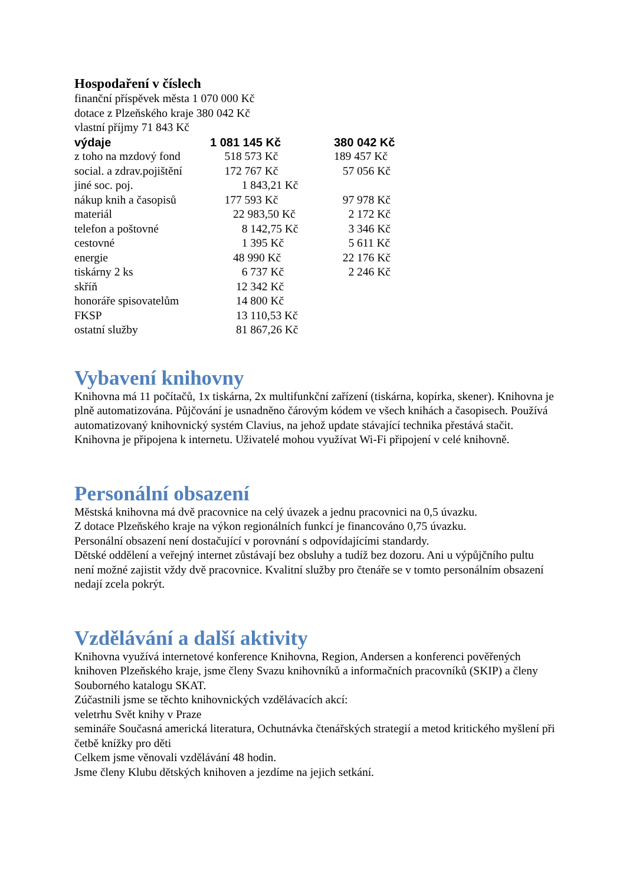Hospodaření v číslech
finanční příspěvek města 1 070 000 Kč
dotace z Plzeňského kraje 380 042 Kč
vlastní příjmy 71 843 Kč
| výdaje | 1 081 145 Kč | 380 042 Kč |
| z toho na mzdový fond | 518 573 Kč | 189 457 Kč |
| social. a zdrav.pojištění | 172 767 Kč | 57 056 Kč |
| jiné soc. poj. | 1 843,21 Kč | |
| nákup knih a časopisů | 177 593 Kč | 97 978 Kč |
| materiál | 22 983,50 Kč | 2 172 Kč |
| telefon a poštovné | 8 142,75 Kč | 3 346 Kč |
| cestovné | 1 395 Kč | 5 611 Kč |
| energie | 48 990 Kč | 22 176 Kč |
| tiskárny 2 ks | 6 737 Kč | 2 246 Kč |
| skříň | 12 342 Kč | |
| honoráře spisovatelům | 14 800 Kč | |
| FKSP | 13 110,53 Kč | |
| ostatní služby | 81 867,26 Kč | |
Vybavení knihovny
Knihovna má 11 počítačů, 1x tiskárna, 2x multifunkční zařízení (tiskárna, kopírka, skener). Knihovna je plně automatizována. Půjčování je usnadněno čárovým kódem ve všech knihách a časopisech. Používá automatizovaný knihovnický systém Clavius, na jehož update stávající technika přestává stačit. Knihovna je připojena k internetu. Uživatelé mohou využívat Wi-Fi připojení v celé knihovně.
Personální obsazení
Městská knihovna má dvě pracovnice na celý úvazek a jednu pracovnici na 0,5 úvazku.
Z dotace Plzeňského kraje na výkon regionálních funkcí je financováno 0,75 úvazku.
Personální obsazení není dostačující v porovnání s odpovídajícími standardy.
Dětské oddělení a veřejný internet zůstávají bez obsluhy a tudíž bez dozoru. Ani u výpůjčního pultu není možné zajistit vždy dvě pracovnice. Kvalitní služby pro čtenáře se v tomto personálním obsazení nedají zcela pokrýt.
Vzdělávání a další aktivity
Knihovna využívá internetové konference Knihovna, Region, Andersen a konferenci pověřených knihoven Plzeňského kraje, jsme členy Svazu knihovníků a informačních pracovníků (SKIP) a členy Souborného katalogu SKAT.
Zúčastnili jsme se těchto knihovnických vzdělávacích akcí:
veletrhu Svět knihy v Praze
semináře Současná americká literatura, Ochutnávka čtenářských strategií a metod kritického myšlení při četbě knížky pro děti
Celkem jsme věnovali vzdělávání 48 hodin.
Jsme členy Klubu dětských knihoven a jezdíme na jejich setkání.